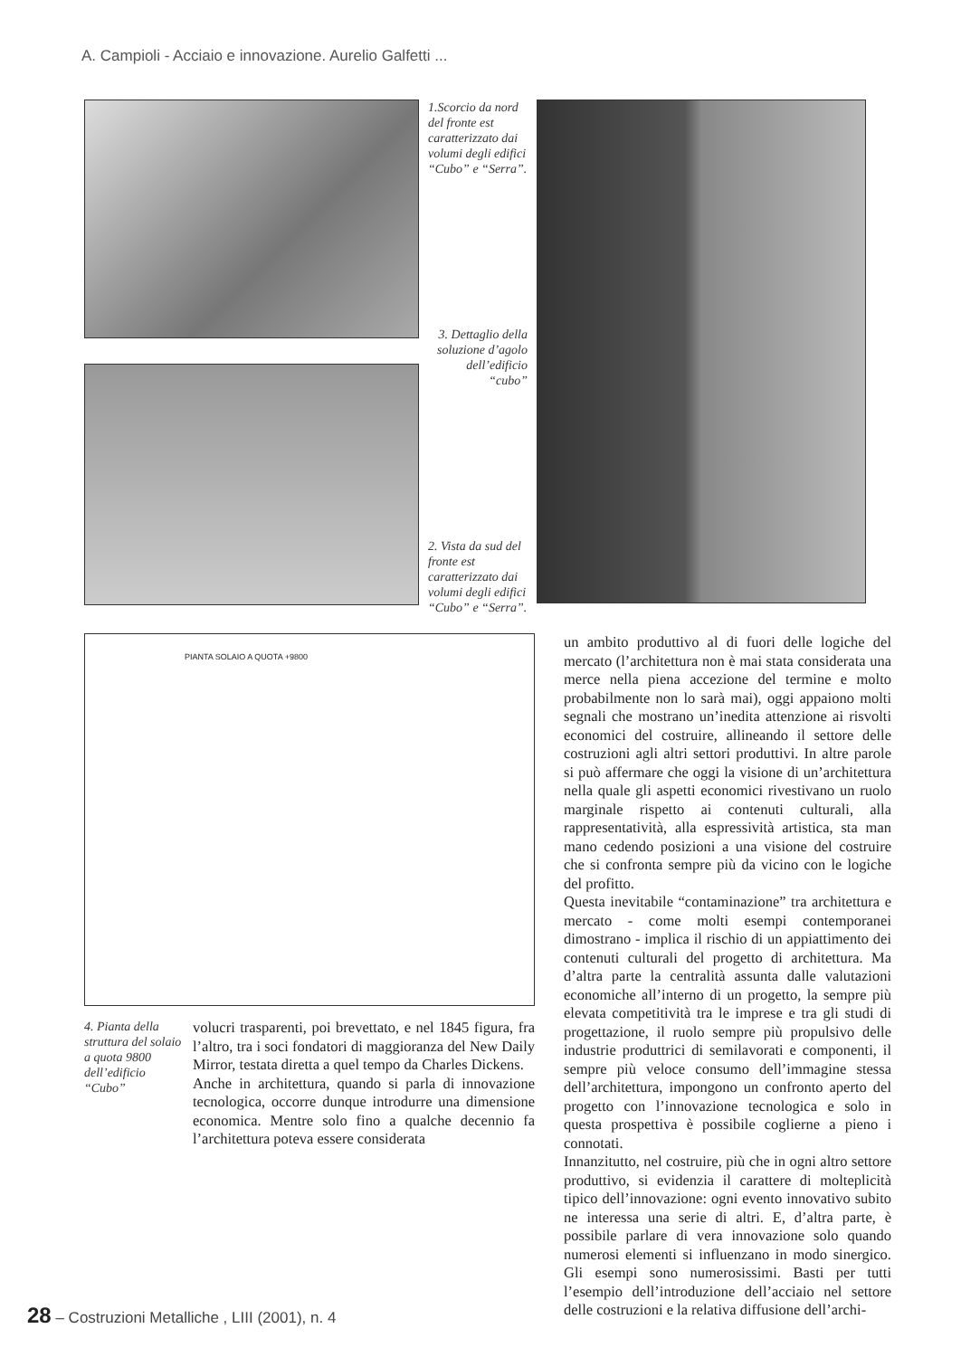A. Campioli - Acciaio e innovazione. Aurelio Galfetti ...
1.Scorcio da nord del fronte est caratterizzato dai volumi degli edifici “Cubo” e “Serra”.
3. Dettaglio della soluzione d’agolo dell’edificio “cubo”
2. Vista da sud del fronte est caratterizzato dai volumi degli edifici “Cubo” e “Serra”.
PIANTA SOLAIO A QUOTA +9800
4. Pianta della struttura del solaio a quota 9800 dell’edificio “Cubo”
volucri trasparenti, poi brevettato, e nel 1845 figura, fra l’altro, tra i soci fondatori di maggioranza del New Daily Mirror, testata diretta a quel tempo da Charles Dickens.
Anche in architettura, quando si parla di innovazione tecnologica, occorre dunque introdurre una dimensione economica. Mentre solo fino a qualche decennio fa l’architettura poteva essere considerata
un ambito produttivo al di fuori delle logiche del mercato (l’architettura non è mai stata considerata una merce nella piena accezione del termine e molto probabilmente non lo sarà mai), oggi appaiono molti segnali che mostrano un’inedita attenzione ai risvolti economici del costruire, allineando il settore delle costruzioni agli altri settori produttivi. In altre parole si può affermare che oggi la visione di un’architettura nella quale gli aspetti economici rivestivano un ruolo marginale rispetto ai contenuti culturali, alla rappresentatività, alla espressività artistica, sta man mano cedendo posizioni a una visione del costruire che si confronta sempre più da vicino con le logiche del profitto.
Questa inevitabile “contaminazione” tra architettura e mercato - come molti esempi contemporanei dimostrano - implica il rischio di un appiattimento dei contenuti culturali del progetto di architettura. Ma d’altra parte la centralità assunta dalle valutazioni economiche all’interno di un progetto, la sempre più elevata competitività tra le imprese e tra gli studi di progettazione, il ruolo sempre più propulsivo delle industrie produttrici di semilavorati e componenti, il sempre più veloce consumo dell’immagine stessa dell’architettura, impongono un confronto aperto del progetto con l’innovazione tecnologica e solo in questa prospettiva è possibile coglierne a pieno i connotati.
Innanzitutto, nel costruire, più che in ogni altro settore produttivo, si evidenzia il carattere di molteplicità tipico dell’innovazione: ogni evento innovativo subito ne interessa una serie di altri. E, d’altra parte, è possibile parlare di vera innovazione solo quando numerosi elementi si influenzano in modo sinergico. Gli esempi sono numerosissimi. Basti per tutti l’esempio dell’introduzione dell’acciaio nel settore delle costruzioni e la relativa diffusione dell’archi-
28 – Costruzioni Metalliche , LIII (2001), n. 4